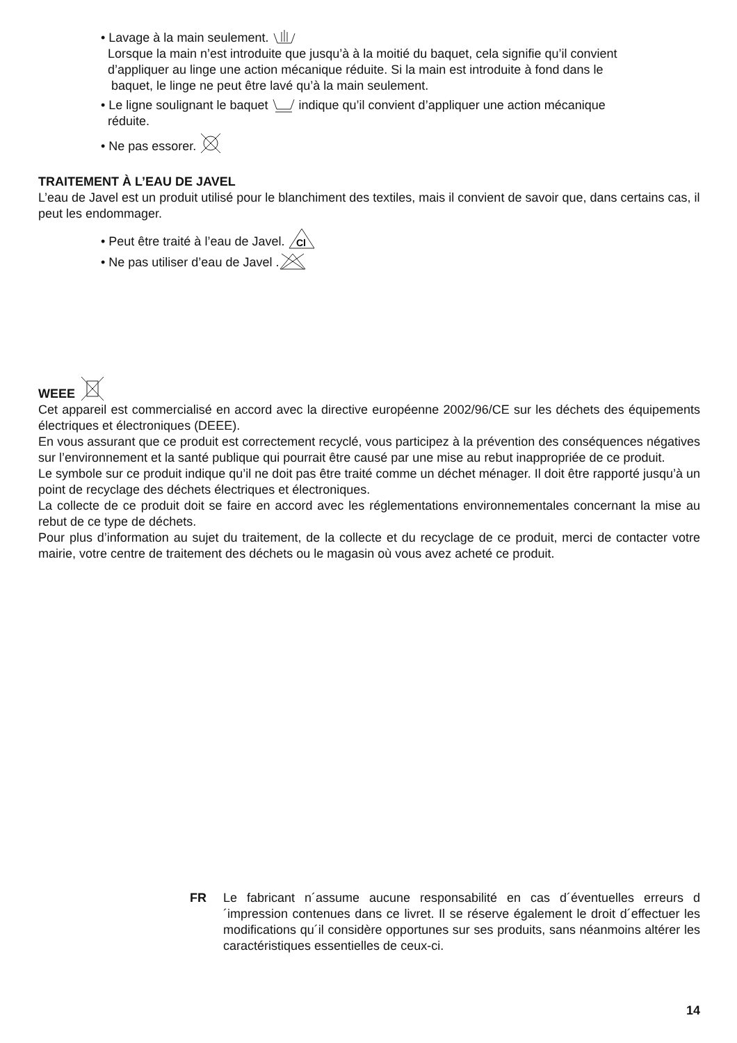• Lavage à la main seulement.
Lorsque la main n’est introduite que jusqu’à à la moitié du baquet, cela signifie qu’il convient
d’appliquer au linge une action mécanique réduite. Si la main est introduite à fond dans le
baquet, le linge ne peut être lavé qu’à la main seulement.
• Le ligne soulignant le baquet indique qu’il convient d’appliquer une action mécanique
réduite.
• Ne pas essorer.
TRAITEMENT À L’EAU DE JAVEL
L’eau de Javel est un produit utilisé pour le blanchiment des textiles, mais il convient de savoir que, dans certains cas, il peut les endommager.
• Peut être traité à l’eau de Javel.
Cl
• Ne pas utiliser d’eau de Javel .
WEEE
Cet appareil est commercialisé en accord avec la directive européenne 2002/96/CE sur les déchets des équipements électriques et électroniques (DEEE).
En vous assurant que ce produit est correctement recyclé, vous participez à la prévention des conséquences négatives sur l’environnement et la santé publique qui pourrait être causé par une mise au rebut inappropriée de ce produit.
Le symbole sur ce produit indique qu’il ne doit pas être traité comme un déchet ménager. Il doit être rapporté jusqu’à un point de recyclage des déchets électriques et électroniques.
La collecte de ce produit doit se faire en accord avec les réglementations environnementales concernant la mise au rebut de ce type de déchets.
Pour plus d’information au sujet du traitement, de la collecte et du recyclage de ce produit, merci de contacter votre mairie, votre centre de traitement des déchets ou le magasin où vous avez acheté ce produit.
FR Le fabricant n´assume aucune responsabilité en cas d´éventuelles erreurs d´impression contenues dans ce livret. Il se réserve également le droit d´effectuer les modifications qu´il considère opportunes sur ses produits, sans néanmoins altérer les caractéristiques essentielles de ceux-ci.
14